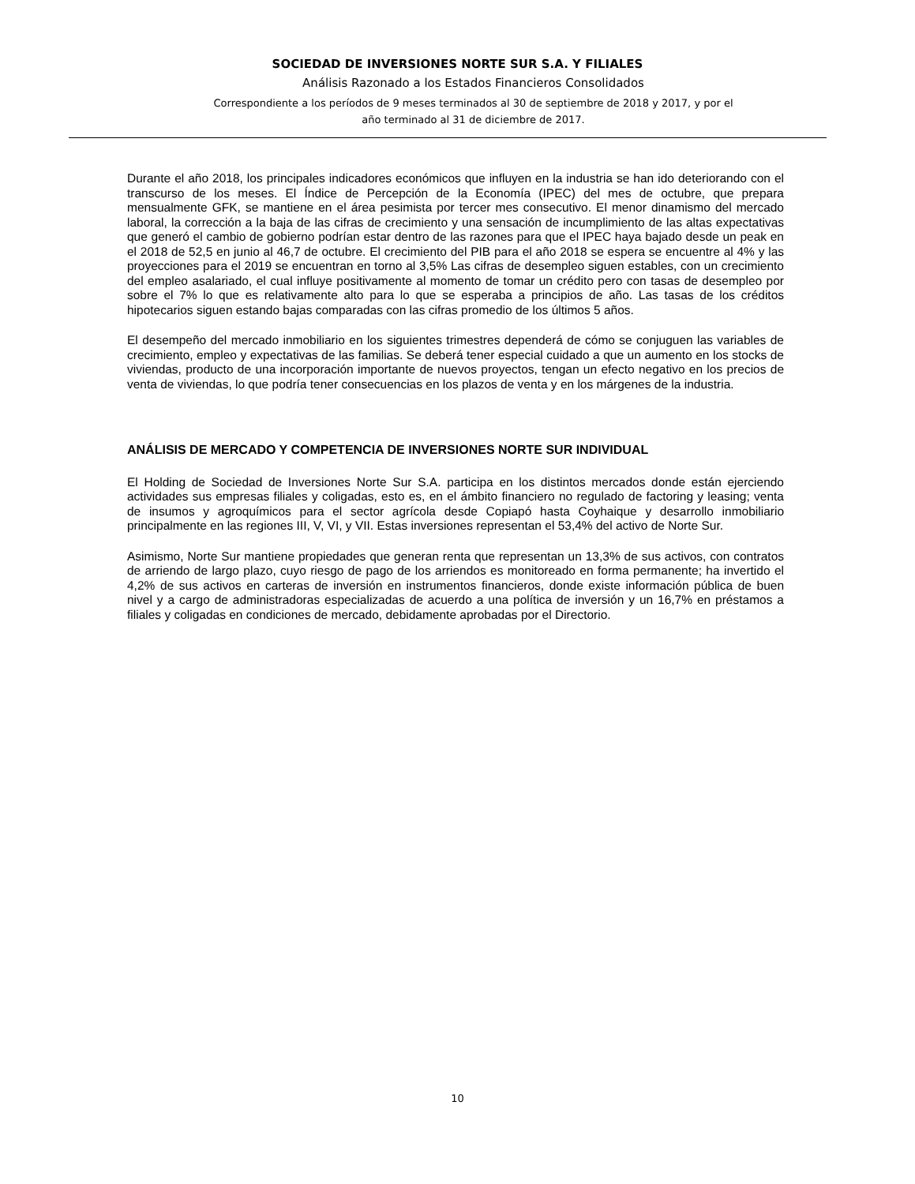SOCIEDAD DE INVERSIONES NORTE SUR S.A. Y FILIALES
Análisis Razonado a los Estados Financieros Consolidados
Correspondiente a los períodos de 9 meses terminados al 30 de septiembre de 2018 y 2017, y por el
año terminado al 31 de diciembre de 2017.
Durante el año 2018, los principales indicadores económicos que influyen en la industria se han ido deteriorando con el transcurso de los meses. El Índice de Percepción de la Economía (IPEC) del mes de octubre, que prepara mensualmente GFK, se mantiene en el área pesimista por tercer mes consecutivo. El menor dinamismo del mercado laboral, la corrección a la baja de las cifras de crecimiento y una sensación de incumplimiento de las altas expectativas que generó el cambio de gobierno podrían estar dentro de las razones para que el IPEC haya bajado desde un peak en el 2018 de 52,5 en junio al 46,7 de octubre. El crecimiento del PIB para el año 2018 se espera se encuentre al 4% y las proyecciones para el 2019 se encuentran en torno al 3,5% Las cifras de desempleo siguen estables, con un crecimiento del empleo asalariado, el cual influye positivamente al momento de tomar un crédito pero con tasas de desempleo por sobre el 7% lo que es relativamente alto para lo que se esperaba a principios de año. Las tasas de los créditos hipotecarios siguen estando bajas comparadas con las cifras promedio de los últimos 5 años.
El desempeño del mercado inmobiliario en los siguientes trimestres dependerá de cómo se conjuguen las variables de crecimiento, empleo y expectativas de las familias. Se deberá tener especial cuidado a que un aumento en los stocks de viviendas, producto de una incorporación importante de nuevos proyectos, tengan un efecto negativo en los precios de venta de viviendas, lo que podría tener consecuencias en los plazos de venta y en los márgenes de la industria.
ANÁLISIS DE MERCADO Y COMPETENCIA DE INVERSIONES NORTE SUR INDIVIDUAL
El Holding de Sociedad de Inversiones Norte Sur S.A. participa en los distintos mercados donde están ejerciendo actividades sus empresas filiales y coligadas, esto es, en el ámbito financiero no regulado de factoring y leasing; venta de insumos y agroquímicos para el sector agrícola desde Copiapó hasta Coyhaique y desarrollo inmobiliario principalmente en las regiones III, V, VI, y VII. Estas inversiones representan el 53,4% del activo de Norte Sur.
Asimismo, Norte Sur mantiene propiedades que generan renta que representan un 13,3% de sus activos, con contratos de arriendo de largo plazo, cuyo riesgo de pago de los arriendos es monitoreado en forma permanente; ha invertido el 4,2% de sus activos en carteras de inversión en instrumentos financieros, donde existe información pública de buen nivel y a cargo de administradoras especializadas de acuerdo a una política de inversión y un 16,7% en préstamos a filiales y coligadas en condiciones de mercado, debidamente aprobadas por el Directorio.
10